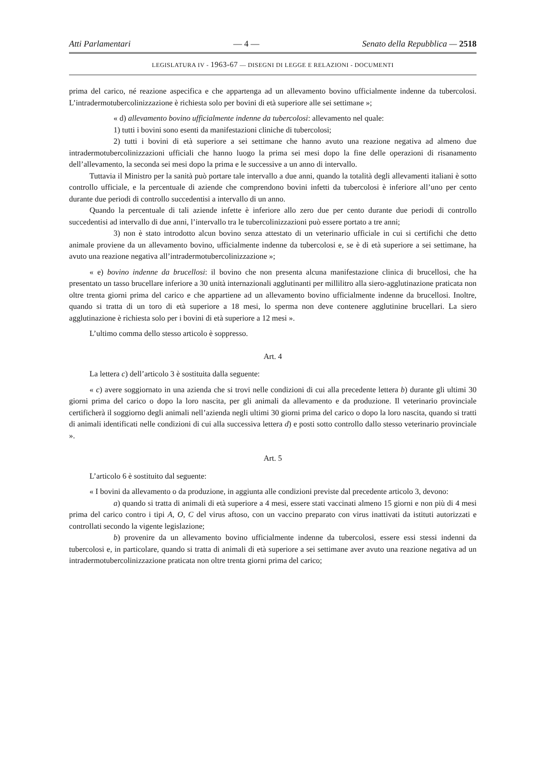Atti Parlamentari — 4 — Senato della Repubblica — 2518
LEGISLATURA IV - 1963-67 — DISEGNI DI LEGGE E RELAZIONI - DOCUMENTI
prima del carico, né reazione aspecifica e che appartenga ad un allevamento bovino ufficialmente indenne da tubercolosi. L’intradermotubercolinizzazione è richiesta solo per bovini di età superiore alle sei settimane »;
« d) allevamento bovino ufficialmente indenne da tubercolosi: allevamento nel quale:
1) tutti i bovini sono esenti da manifestazioni cliniche di tubercolosi;
2) tutti i bovini di età superiore a sei settimane che hanno avuto una reazione negativa ad almeno due intradermotubercolinizzazioni ufficiali che hanno luogo la prima sei mesi dopo la fine delle operazioni di risanamento dell’allevamento, la seconda sei mesi dopo la prima e le successive a un anno di intervallo.
Tuttavia il Ministro per la sanità può portare tale intervallo a due anni, quando la totalità degli allevamenti italiani è sotto controllo ufficiale, e la percentuale di aziende che comprendono bovini infetti da tubercolosi è inferiore all’uno per cento durante due periodi di controllo succedentisi a intervallo di un anno.
Quando la percentuale di tali aziende infette è inferiore allo zero due per cento durante due periodi di controllo succedentisi ad intervallo di due anni, l’intervallo tra le tubercolinizzazioni può essere portato a tre anni;
3) non è stato introdotto alcun bovino senza attestato di un veterinario ufficiale in cui si certifichi che detto animale proviene da un allevamento bovino, ufficialmente indenne da tubercolosi e, se è di età superiore a sei settimane, ha avuto una reazione negativa all’intradermotubercolinizzazione »;
« e) bovino indenne da brucellosi: il bovino che non presenta alcuna manifestazione clinica di brucellosi, che ha presentato un tasso brucellare inferiore a 30 unità internazionali agglutinanti per millilitro alla siero-agglutinazione praticata non oltre trenta giorni prima del carico e che appartiene ad un allevamento bovino ufficialmente indenne da brucellosi. Inoltre, quando si tratta di un toro di età superiore a 18 mesi, lo sperma non deve contenere agglutinine brucellari. La siero agglutinazione è richiesta solo per i bovini di età superiore a 12 mesi ».
L’ultimo comma dello stesso articolo è soppresso.
Art. 4
La lettera c) dell’articolo 3 è sostituita dalla seguente:
« c) avere soggiornato in una azienda che si trovi nelle condizioni di cui alla precedente lettera b) durante gli ultimi 30 giorni prima del carico o dopo la loro nascita, per gli animali da allevamento e da produzione. Il veterinario provinciale certificherà il soggiorno degli animali nell’azienda negli ultimi 30 giorni prima del carico o dopo la loro nascita, quando si tratti di animali identificati nelle condizioni di cui alla successiva lettera d) e posti sotto controllo dallo stesso veterinario provinciale ».
Art. 5
L’articolo 6 è sostituito dal seguente:
« I bovini da allevamento o da produzione, in aggiunta alle condizioni previste dal precedente articolo 3, devono:
a) quando si tratta di animali di età superiore a 4 mesi, essere stati vaccinati almeno 15 giorni e non più di 4 mesi prima del carico contro i tipi A, O, C del virus aftoso, con un vaccino preparato con virus inattivati da istituti autorizzati e controllati secondo la vigente legislazione;
b) provenire da un allevamento bovino ufficialmente indenne da tubercolosi, essere essi stessi indenni da tubercolosi e, in particolare, quando si tratta di animali di età superiore a sei settimane aver avuto una reazione negativa ad un intradermotubercolinizzazione praticata non oltre trenta giorni prima del carico;